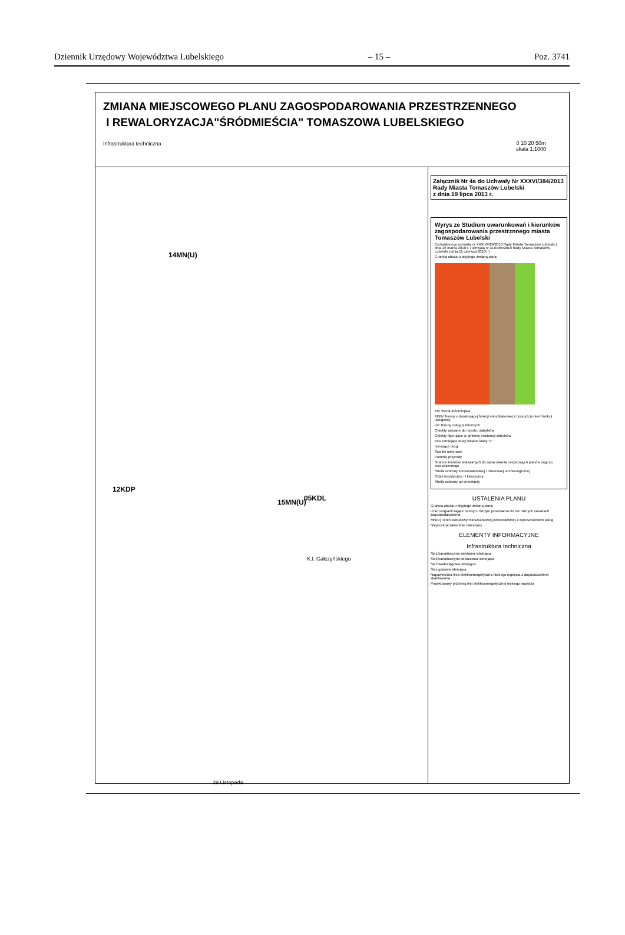Dziennik Urzędowy Województwa Lubelskiego – 15 – Poz. 3741
ZMIANA MIEJSCOWEGO PLANU ZAGOSPODAROWANIA PRZESTRZENNEGO
I REWALORYZACJA"ŚRÓDMIEŚCIA" TOMASZOWA LUBELSKIEGO
Infrastruktura techniczna
0 10 20 50m
skala 1:1000
14MN(U)
05KDL 15MN(U)
12KDP
K.I. Gałczyńskiego
29 Listopada
Załącznik Nr 4a do Uchwały Nr XXXVI/384/2013
Rady Miasta Tomaszów Lubelski
z dnia 19 lipca 2013 r.
Wyrys ze Studium uwarunkowań i kierunków zagospodarowania przestrznnego miasta Tomaszów Lubelski
(Uchwalonego uchwałą nr XXXIX/429/2010 Rady Miasta Tomaszów Lubelski z dnia 26 marca 2010 r. i uchwałą nr XLII/465/2010 Rady Miasta Tomaszów Lubelski z dnia 11 czerwca 2010r. )
Granica obszaru objętego zmianą planu
MS Strefa śródmiejska
MNW Tereny o dominującej funkcji mieszkaniowej z dopuszczeniem funkcji usługowej
UP Tereny usług publicznych
Obiekty wpisane do rejestru zabytków
Obiekty figurujące w gminnej ewidencji zabytków
KDL Istniejące drogi lokalne klasy "L"
Istniejące drogi
Ścieżki rowerowe
Pomniki przyrody
Granice terenów wskazanych do opracowania miejscowych planów zagosp. przestrzennego
Strefa ochrony konserwatorskiej i obserwacji archeologicznej
Szlak turystyczny - Historyczny
Strefa ochrony od cmentarzy
USTALENIA PLANU
Granica obszaru objętego zmianą planu
Linie rozgraniczające tereny o różnym przeznaczeniu lub różnych zasadach zagospodarowania
MN(U) Teren zabudowy mieszkaniowej jednorodzinnej z dopuszczeniem usług
Nieprzekraczalne linie zabudowy
ELEMENTY INFORMACYJNE
Infrastruktura techniczna
Sieć kanalizacyjna sanitarna istniejąca
Sieć kanalizacyjna deszczowa istniejąca
Sieć wodociągowa istniejąca
Sieć gazowa istniejąca
Napowietrzna linia elektroenergetyczna niskiego napięcia z dopuszczeniem skablowania
Projektowany przebieg linii elektroenergetycznej niskiego napięcia